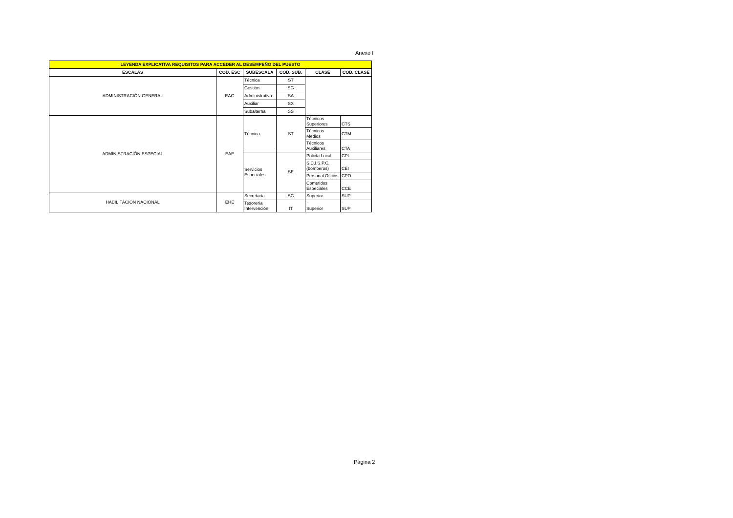Anexo I
| LEYENDA EXPLICATIVA REQUISITOS PARA ACCEDER AL DESEMPEÑO DEL PUESTO | | | | | |
| ESCALAS | COD. ESC | SUBESCALA | COD. SUB. | CLASE | COD. CLASE |
| ADMINISTRACIÓN GENERAL | EAG | Técnica | ST | | |
| | | Gestión | SG | | |
| | | Administrativa | SA | | |
| | | Auxiliar | SX | | |
| | | Subalterna | SS | | |
| ADMINISTRACIÓN ESPECIAL | EAE | Técnica | ST | Técnicos Superiores | CTS |
| | | | | Técnicos Medios | CTM |
| | | | | Técnicos Auxiliares | CTA |
| | | Servicios Especiales | SE | Policía Local | CPL |
| | | | | S.C.I.S.P.C. (bomberos) | CEI |
| | | | | Personal Oficios | CPO |
| | | | | Cometidos Especiales | CCE |
| HABILITACIÓN NACIONAL | EHE | Secretaría | SC | Superior | SUP |
| | | Tesorería Intervención | IT | Superior | SUP |
Página 2